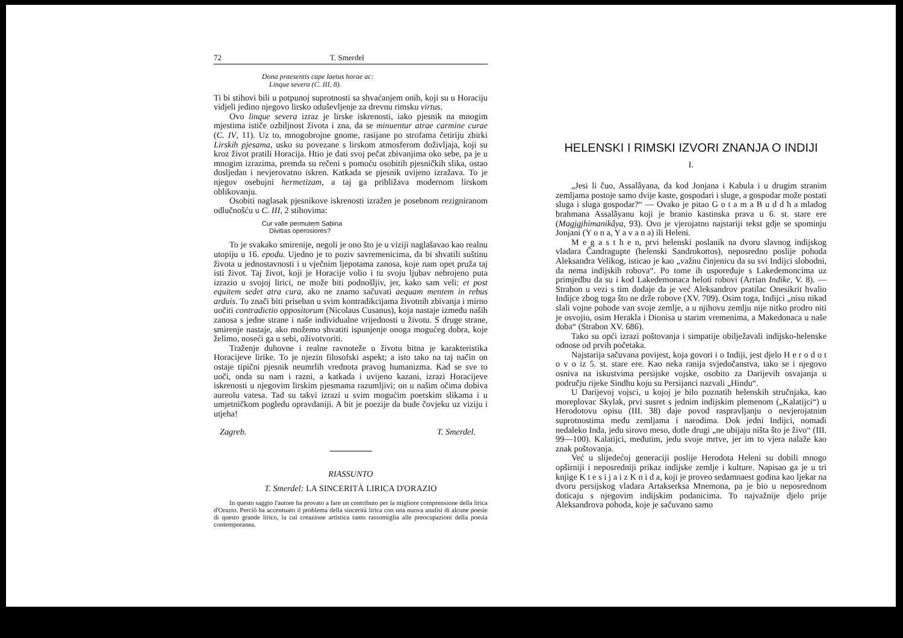72 T. Smerdel
Dona praesentis cape laetus horae ac:
Linque severa (C. III, 8).
Ti bi stihovi bili u potpunoj suprotnosti sa shvaćanjem onih, koji su u Horaciju vidjeli jedino njegovo lirsko oduševljenje za drevnu rimsku virtus.
Ovo linque severa izraz je lirske iskrenosti, iako pjesnik na mnogim mjestima ističe ozbiljnost života i zna, da se minuentur atrae carmine curae (C. IV, 11). Uz to, mnogobrojne gnome, rasijane po strofama četiriju zbirki Lirskih pjesama, usko su povezane s lirskom atmosferom doživljaja, koji su kroz život pratili Horacija. Htio je dati svoj pečat zbivanjima oko sebe, pa je u mnogim izrazima, premda su rečeni s pomoću osobitih pjesničkih slika, ostao dosljedan i nevjerovatno iskren. Katkada se pjesnik uvijeno izražava. To je njegov osebujni hermetizam, a taj ga približava modernom lirskom oblikovanju.
Osobiti naglasak pjesnikove iskrenosti izražen je posebnom rezigniranom odlučnošću u C. III, 2 stihovima:
Cur valle permutem Sabina
Divitias operosiores?
To je svakako smirenije, negoli je ono što je u viziji naglašavao kao realnu utopiju u 16. epodu. Ujedno je to poziv savremenicima, da bi shvatili suštinu života u jednostavnosti i u vječnim ljepotama zanosa, koje nam opet pruža taj isti život. Taj život, koji je Horacije volio i tu svoju ljubav nebrojeno puta izrazio u svojoj lirici, ne može biti podnošljiv, jer, kako sam veli: et post equitem sedet atra cura, ako ne znamo sačuvati aequam mentem in rebus arduis. To znači biti priseban u svim kontradikcijama životnih zbivanja i mirno uočiti contradictio oppositorum (Nicolaus Cusanus), koja nastaje između naših zanosa s jedne strane i naše individualne vrijednosti u životu. S druge strane, smirenje nastaje, ako možemo shvatiti ispunjenje onoga mogućeg dobra, koje želimo, noseći ga u sebi, oživotvoriti.
Traženje duhovne i realne ravnoteže u životu bitna je karakteristika Horacijeve lirike. To je njezin filosofski aspekt; a isto tako na taj način on ostaje tipični pjesnik neumrlih vrednota pravog humanizma. Kad se sve to uoči, onda su nam i razni, a katkada i uvijeno kazani, izrazi Horacijeve iskrenosti u njegovim lirskim pjesmama razumljivi; on u našim očima dobiva aureolu vatesa. Tad su takvi izrazi u svim mogućim poetskim slikama i u umjetničkom pogledu opravdaniji. A bit je poezije da bude čovjeku uz viziju i utjeha!
Zagreb. T. Smerdel.
RIASSUNTO
T. Smerdel: LA SINCERITÀ LIRICA D'ORAZIO
In questo saggio l'autore ha provato a fare un contributo per la migliore comprensione della lirica d'Orazio. Perciò ha accentuato il problema della sincerità lirica con una nuova analisi di alcune poesie di questo grande lirico, la cui creazione artistica tanto rassomiglia alle preocupazioni della poesia contemporanea.
HELENSKI I RIMSKI IZVORI ZNANJA O INDIJI
I.
„Jesi li čuo, Assalâyana, da kod Jonjana i Kabula i u drugim stranim zemljama postoje samo dvije kaste, gospodari i sluge, a gospodar može postati sluga i sluga gospodar?“ — Ovako je pitao G o t a m a B u d d h a mladog brahmana Assalâyanu koji je branio kastinska prava u 6. st. stare ere (Magjgjhimanikâya, 93). Ovo je vjerojatno najstariji tekst gdje se spominju Jonjani (Y o n a, Y a v a n a) ili Heleni.
M e g a s t h e n, prvi helenski poslanik na dvoru slavnog indijskog vladara Čandragupte (helenski Sandrokottos), neposredno poslije pohoda Aleksandra Velikog, isticao je kao „važnu činjenicu da su svi Indijci slobodni, da nema indijskih robova“. Po tome ih uspoređuje s Lakedemoncima uz primjedbu da su i kod Lakedemonaca heloti robovi (Arrian Indike, V. 8). — Strabon u vezi s tim dodaje da je već Aleksandrov pratilac Onesikrit hvalio Indijce zbog toga što ne drže robove (XV. 709). Osim toga, Indijci „nisu nikad slali vojne pohode van svoje zemlje, a u njihovu zemlju nije nitko prodro niti je osvojio, osim Herakla i Dionisa u starim vremenima, a Makedonaca u naše doba“ (Strabon XV. 686).
Tako su opći izrazi poštovanja i simpatije obilježavali indijsko-helenske odnose od prvih početaka.
Najstarija sačuvana povijest, koja govori i o Indiji, jest djelo H e r o d o t o v o iz 5. st. stare ere. Kao neka ranija svjedočanstva, tako se i njegovo osniva na iskustvima persijske vojske, osobito za Darijevih osvajanja u području rijeke Sindhu koju su Persijanci nazvali „Hindu“.
U Darijevoj vojsci, u kojoj je bilo poznatih helenskih stručnjaka, kao moreplovac Skylak, prvi susret s jednim indijskim plemenom („Kalatijci“) u Herodotovu opisu (III. 38) daje povod raspravljanju o nevjerojatnim suprotnostima među zemljama i narodima. Dok jedni Indijci, nomadi nedaleko Inda, jedu sirovo meso, dotle drugi „ne ubijaju ništa što je živo“ (III. 99—100). Kalatijci, međutim, jedu svoje mrtve, jer im to vjera nalaže kao znak poštovanja.
Već u slijedećoj generaciji poslije Herodota Heleni su dobili mnogo opširniji i neposredniji prikaz indijske zemlje i kulture. Napisao ga je u tri knjige K t e s i j a i z K n i d a, koji je proveo sedamnaest godina kao ljekar na dvoru persijskog vladara Artakserksa Mnemona, pa je bio u neposrednom doticaju s njegovim indijskim podanicima. To najvažnije djelo prije Aleksandrova pohoda, koje je sačuvano samo